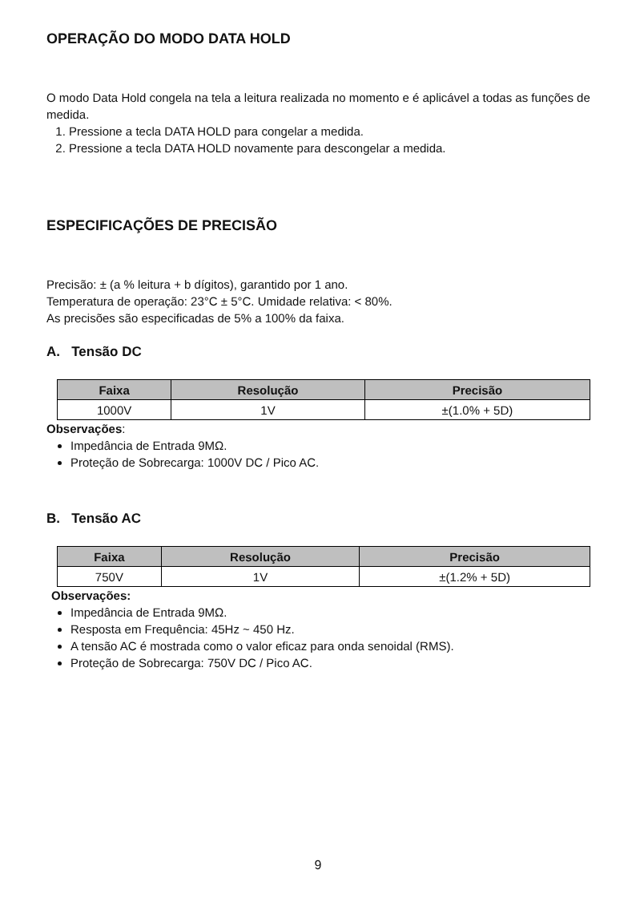OPERAÇÃO DO MODO DATA HOLD
O modo Data Hold congela na tela a leitura realizada no momento e é aplicável a todas as funções de medida.
1. Pressione a tecla DATA HOLD para congelar a medida.
2. Pressione a tecla DATA HOLD novamente para descongelar a medida.
ESPECIFICAÇÕES DE PRECISÃO
Precisão: ± (a % leitura + b dígitos), garantido por 1 ano.
Temperatura de operação: 23°C ± 5°C. Umidade relativa: < 80%.
As precisões são especificadas de 5% a 100% da faixa.
A. Tensão DC
| Faixa | Resolução | Precisão |
| --- | --- | --- |
| 1000V | 1V | ±(1.0% + 5D) |
Observações:
Impedância de Entrada 9MΩ.
Proteção de Sobrecarga: 1000V DC / Pico AC.
B. Tensão AC
| Faixa | Resolução | Precisão |
| --- | --- | --- |
| 750V | 1V | ±(1.2% + 5D) |
Observações:
Impedância de Entrada 9MΩ.
Resposta em Frequência: 45Hz ~ 450 Hz.
A tensão AC é mostrada como o valor eficaz para onda senoidal (RMS).
Proteção de Sobrecarga: 750V DC / Pico AC.
9